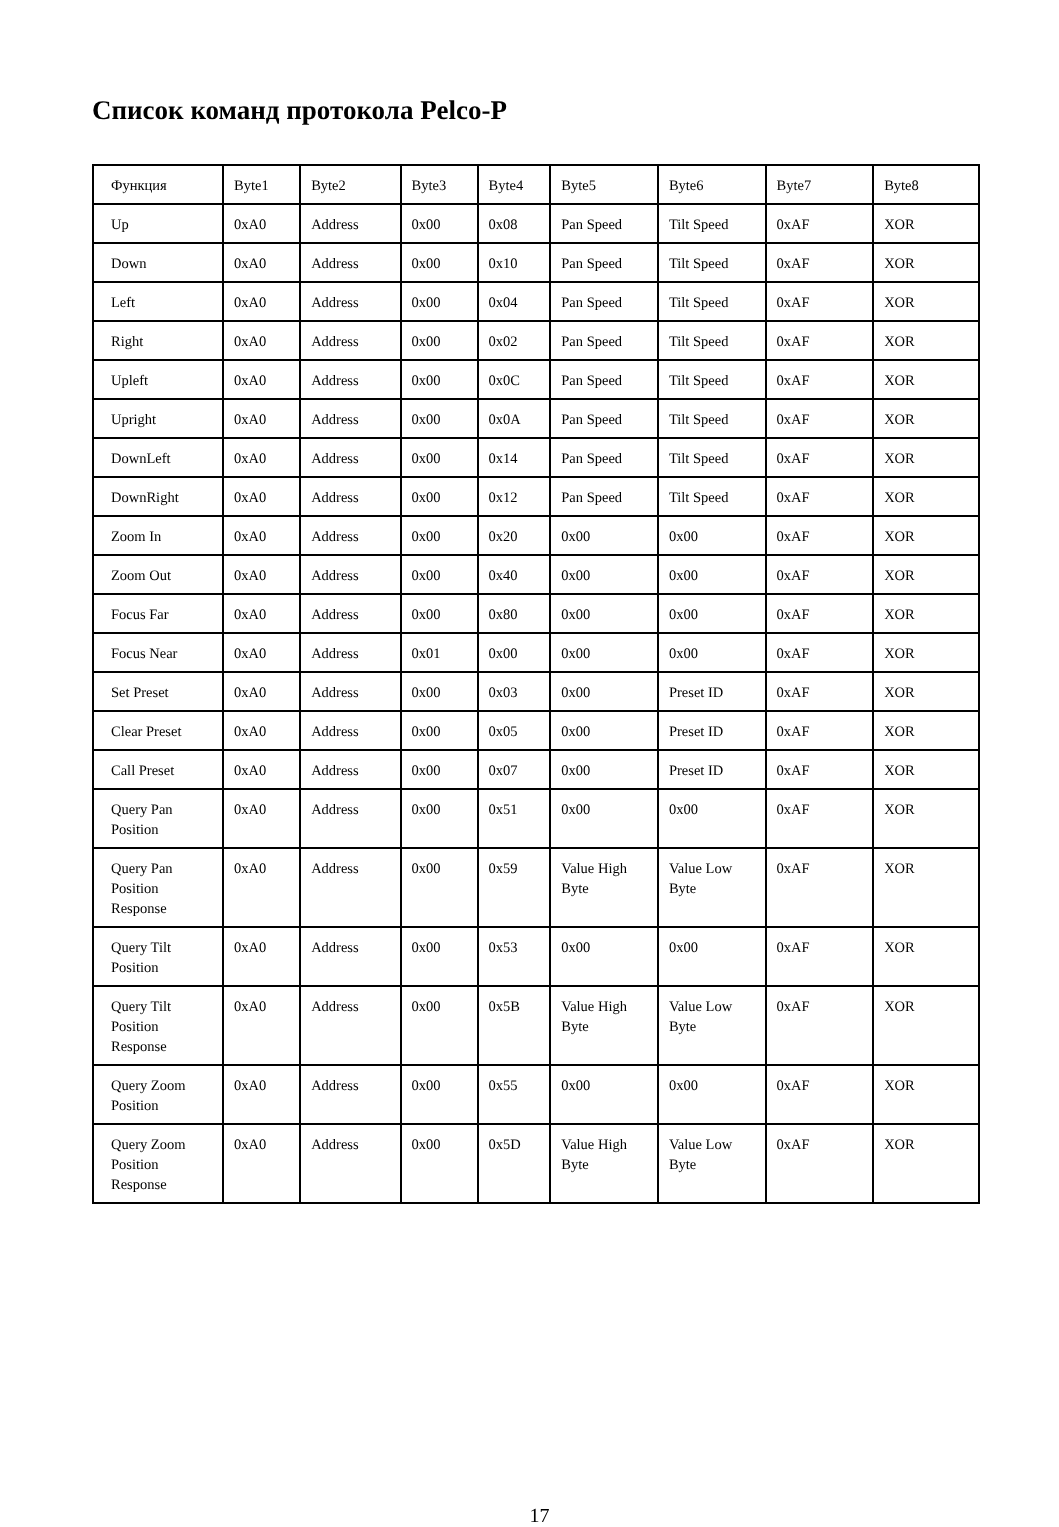Список команд протокола Pelco-P
| Функция | Byte1 | Byte2 | Byte3 | Byte4 | Byte5 | Byte6 | Byte7 | Byte8 |
| Up | 0xA0 | Address | 0x00 | 0x08 | Pan Speed | Tilt Speed | 0xAF | XOR |
| Down | 0xA0 | Address | 0x00 | 0x10 | Pan Speed | Tilt Speed | 0xAF | XOR |
| Left | 0xA0 | Address | 0x00 | 0x04 | Pan Speed | Tilt Speed | 0xAF | XOR |
| Right | 0xA0 | Address | 0x00 | 0x02 | Pan Speed | Tilt Speed | 0xAF | XOR |
| Upleft | 0xA0 | Address | 0x00 | 0x0C | Pan Speed | Tilt Speed | 0xAF | XOR |
| Upright | 0xA0 | Address | 0x00 | 0x0A | Pan Speed | Tilt Speed | 0xAF | XOR |
| DownLeft | 0xA0 | Address | 0x00 | 0x14 | Pan Speed | Tilt Speed | 0xAF | XOR |
| DownRight | 0xA0 | Address | 0x00 | 0x12 | Pan Speed | Tilt Speed | 0xAF | XOR |
| Zoom In | 0xA0 | Address | 0x00 | 0x20 | 0x00 | 0x00 | 0xAF | XOR |
| Zoom Out | 0xA0 | Address | 0x00 | 0x40 | 0x00 | 0x00 | 0xAF | XOR |
| Focus Far | 0xA0 | Address | 0x00 | 0x80 | 0x00 | 0x00 | 0xAF | XOR |
| Focus Near | 0xA0 | Address | 0x01 | 0x00 | 0x00 | 0x00 | 0xAF | XOR |
| Set Preset | 0xA0 | Address | 0x00 | 0x03 | 0x00 | Preset ID | 0xAF | XOR |
| Clear Preset | 0xA0 | Address | 0x00 | 0x05 | 0x00 | Preset ID | 0xAF | XOR |
| Call Preset | 0xA0 | Address | 0x00 | 0x07 | 0x00 | Preset ID | 0xAF | XOR |
| Query Pan Position | 0xA0 | Address | 0x00 | 0x51 | 0x00 | 0x00 | 0xAF | XOR |
| Query Pan Position Response | 0xA0 | Address | 0x00 | 0x59 | Value High Byte | Value Low Byte | 0xAF | XOR |
| Query Tilt Position | 0xA0 | Address | 0x00 | 0x53 | 0x00 | 0x00 | 0xAF | XOR |
| Query Tilt Position Response | 0xA0 | Address | 0x00 | 0x5B | Value High Byte | Value Low Byte | 0xAF | XOR |
| Query Zoom Position | 0xA0 | Address | 0x00 | 0x55 | 0x00 | 0x00 | 0xAF | XOR |
| Query Zoom Position Response | 0xA0 | Address | 0x00 | 0x5D | Value High Byte | Value Low Byte | 0xAF | XOR |
17